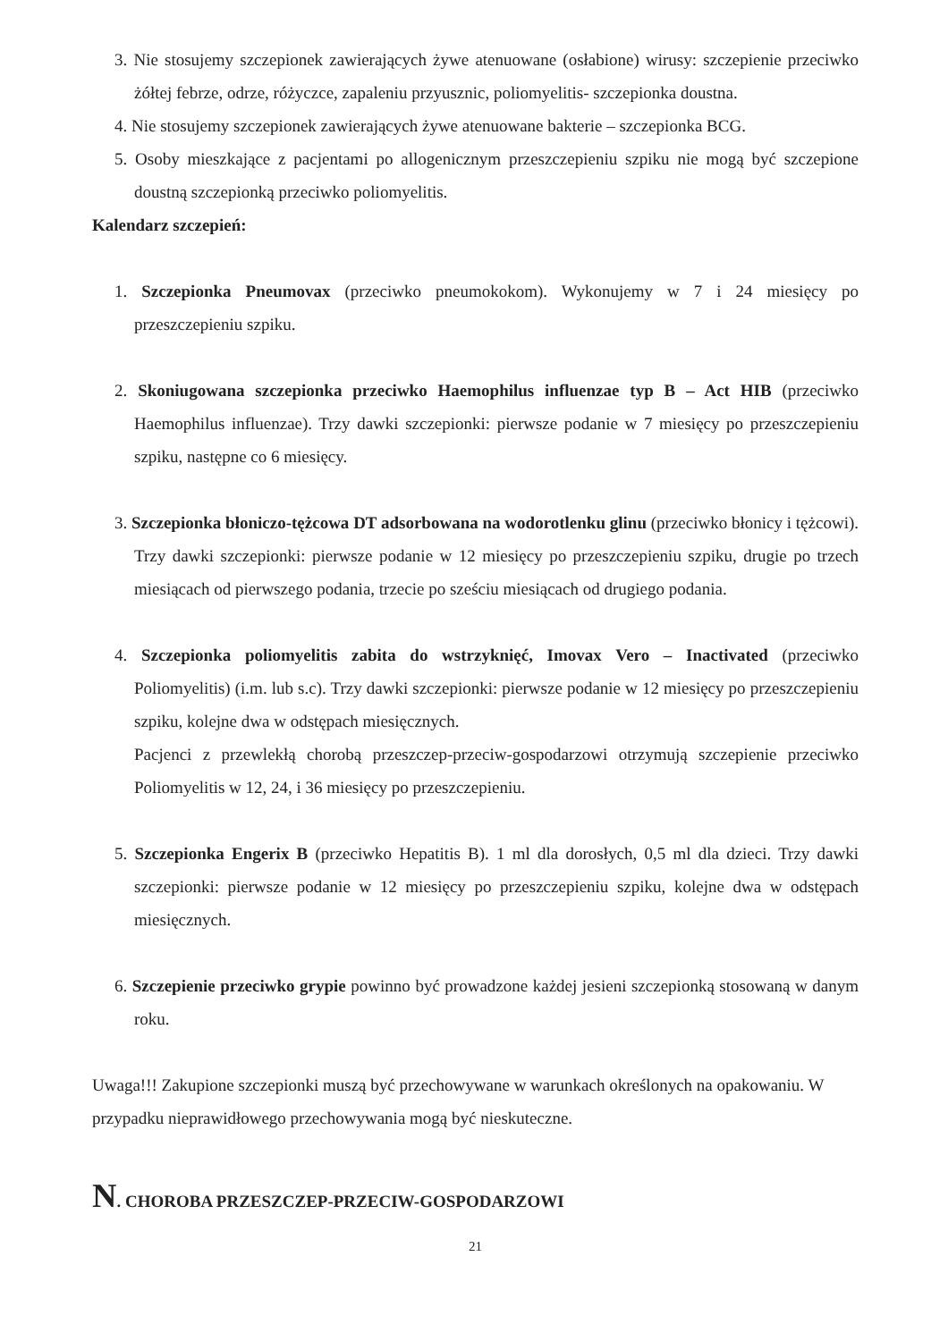3. Nie stosujemy szczepionek zawierających żywe atenuowane (osłabione) wirusy: szczepienie przeciwko żółtej febrze, odrze, różyczce, zapaleniu przyusznic, poliomyelitis- szczepionka doustna.
4. Nie stosujemy szczepionek zawierających żywe atenuowane bakterie – szczepionka BCG.
5. Osoby mieszkające z pacjentami po allogenicznym przeszczepieniu szpiku nie mogą być szczepione doustną szczepionką przeciwko poliomyelitis.
Kalendarz szczepień:
1. Szczepionka Pneumovax (przeciwko pneumokokom). Wykonujemy w 7 i 24 miesięcy po przeszczepieniu szpiku.
2. Skoniugowana szczepionka przeciwko Haemophilus influenzae typ B – Act HIB (przeciwko Haemophilus influenzae). Trzy dawki szczepionki: pierwsze podanie w 7 miesięcy po przeszczepieniu szpiku, następne co 6 miesięcy.
3. Szczepionka błoniczo-tężcowa DT adsorbowana na wodorotlenku glinu (przeciwko błonicy i tężcowi). Trzy dawki szczepionki: pierwsze podanie w 12 miesięcy po przeszczepieniu szpiku, drugie po trzech miesiącach od pierwszego podania, trzecie po sześciu miesiącach od drugiego podania.
4. Szczepionka poliomyelitis zabita do wstrzyknięć, Imovax Vero – Inactivated (przeciwko Poliomyelitis) (i.m. lub s.c). Trzy dawki szczepionki: pierwsze podanie w 12 miesięcy po przeszczepieniu szpiku, kolejne dwa w odstępach miesięcznych.
Pacjenci z przewlekłą chorobą przeszczep-przeciw-gospodarzowi otrzymują szczepienie przeciwko Poliomyelitis w 12, 24, i 36 miesięcy po przeszczepieniu.
5. Szczepionka Engerix B (przeciwko Hepatitis B). 1 ml dla dorosłych, 0,5 ml dla dzieci. Trzy dawki szczepionki: pierwsze podanie w 12 miesięcy po przeszczepieniu szpiku, kolejne dwa w odstępach miesięcznych.
6. Szczepienie przeciwko grypie powinno być prowadzone każdej jesieni szczepionką stosowaną w danym roku.
Uwaga!!! Zakupione szczepionki muszą być przechowywane w warunkach określonych na opakowaniu. W przypadku nieprawidłowego przechowywania mogą być nieskuteczne.
N. CHOROBA PRZESZCZEP-PRZECIW-GOSPODARZOWI
21